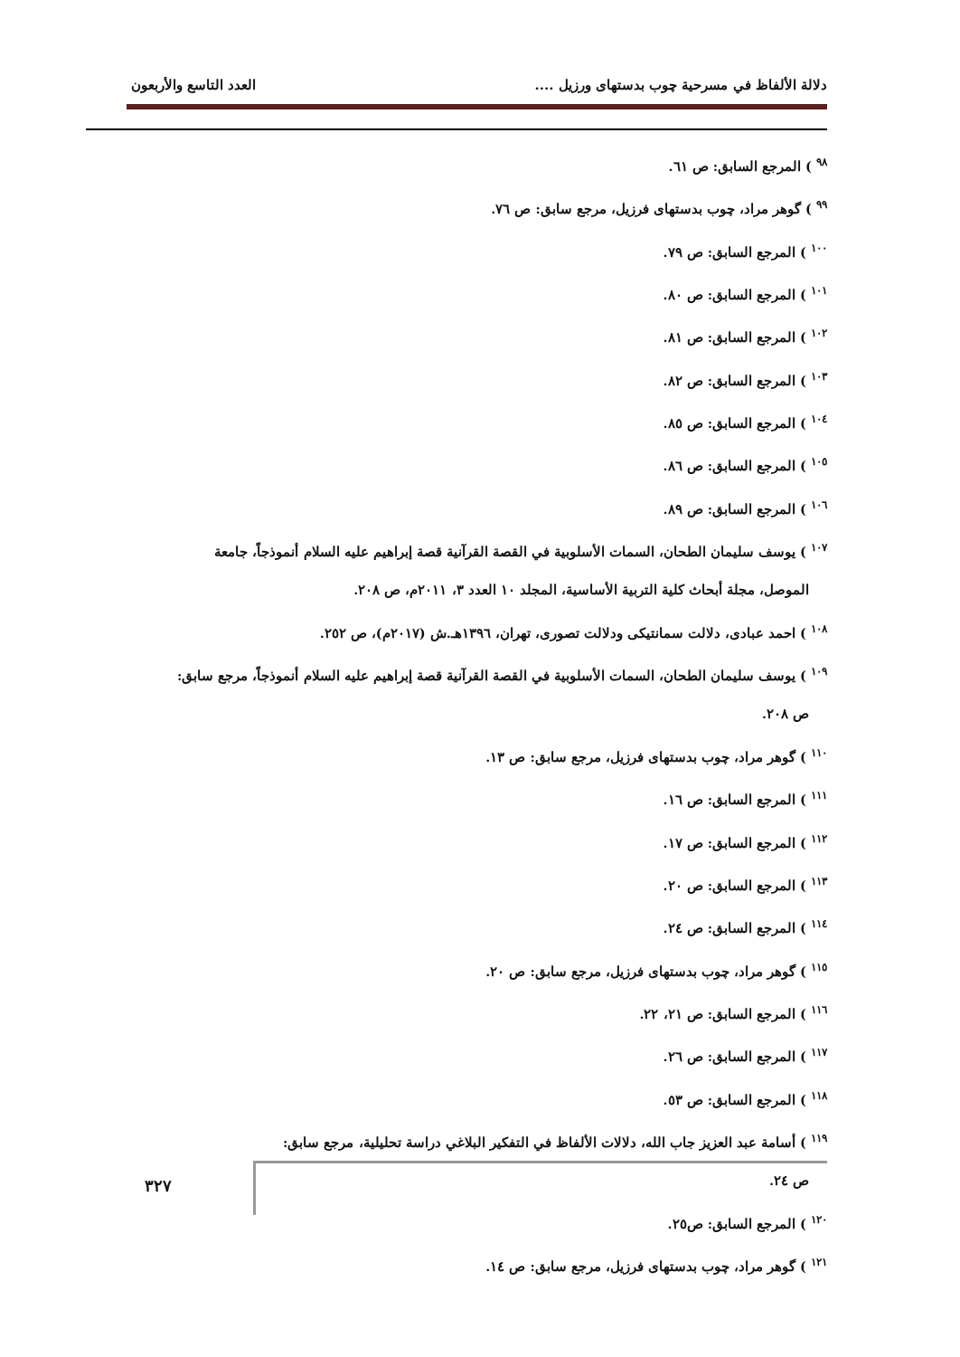دلالة الألفاظ في مسرحية چوب بدستهاى ورزيل .... العدد التاسع والأربعون
<sup>٩٨</sup> ) المرجع السابق: ص ٦١.
<sup>٩٩</sup> ) گوهر مراد، چوب بدستهاى فرزيل، مرجع سابق: ص ٧٦.
<sup>١٠٠</sup> ) المرجع السابق: ص ٧٩.
<sup>١٠١</sup> ) المرجع السابق: ص ٨٠.
<sup>١٠٢</sup> ) المرجع السابق: ص ٨١.
<sup>١٠٣</sup> ) المرجع السابق: ص ٨٢.
<sup>١٠٤</sup> ) المرجع السابق: ص ٨٥.
<sup>١٠٥</sup> ) المرجع السابق: ص ٨٦.
<sup>١٠٦</sup> ) المرجع السابق: ص ٨٩.
<sup>١٠٧</sup> ) يوسف سليمان الطحان، السمات الأسلوبية في القصة القرآنية قصة إبراهيم عليه السلام أنموذجاً، جامعة
الموصل، مجلة أبحاث كلية التربية الأساسية، المجلد ١٠ العدد ٣، ٢٠١١م، ص ٢٠٨.
<sup>١٠٨</sup> ) احمد عبادى، دلالت سمانتيكى ودلالت تصورى، تهران، ١٣٩٦هـ.ش (٢٠١٧م)، ص ٢٥٢.
<sup>١٠٩</sup> ) يوسف سليمان الطحان، السمات الأسلوبية في القصة القرآنية قصة إبراهيم عليه السلام أنموذجاً، مرجع سابق:
ص ٢٠٨.
<sup>١١٠</sup> ) گوهر مراد، چوب بدستهاى فرزيل، مرجع سابق: ص ١٣.
<sup>١١١</sup> ) المرجع السابق: ص ١٦.
<sup>١١٢</sup> ) المرجع السابق: ص ١٧.
<sup>١١٣</sup> ) المرجع السابق: ص ٢٠.
<sup>١١٤</sup> ) المرجع السابق: ص ٢٤.
<sup>١١٥</sup> ) گوهر مراد، چوب بدستهاى فرزيل، مرجع سابق: ص ٢٠.
<sup>١١٦</sup> ) المرجع السابق: ص ٢١، ٢٢.
<sup>١١٧</sup> ) المرجع السابق: ص ٢٦.
<sup>١١٨</sup> ) المرجع السابق: ص ٥٣.
<sup>١١٩</sup> ) أسامة عبد العزيز جاب الله، دلالات الألفاظ في التفكير البلاغي دراسة تحليلية، مرجع سابق:
ص ٢٤.
<sup>١٢٠</sup> ) المرجع السابق: ص٢٥.
<sup>١٢١</sup> ) گوهر مراد، چوب بدستهاى فرزيل، مرجع سابق: ص ١٤.
٣٢٧